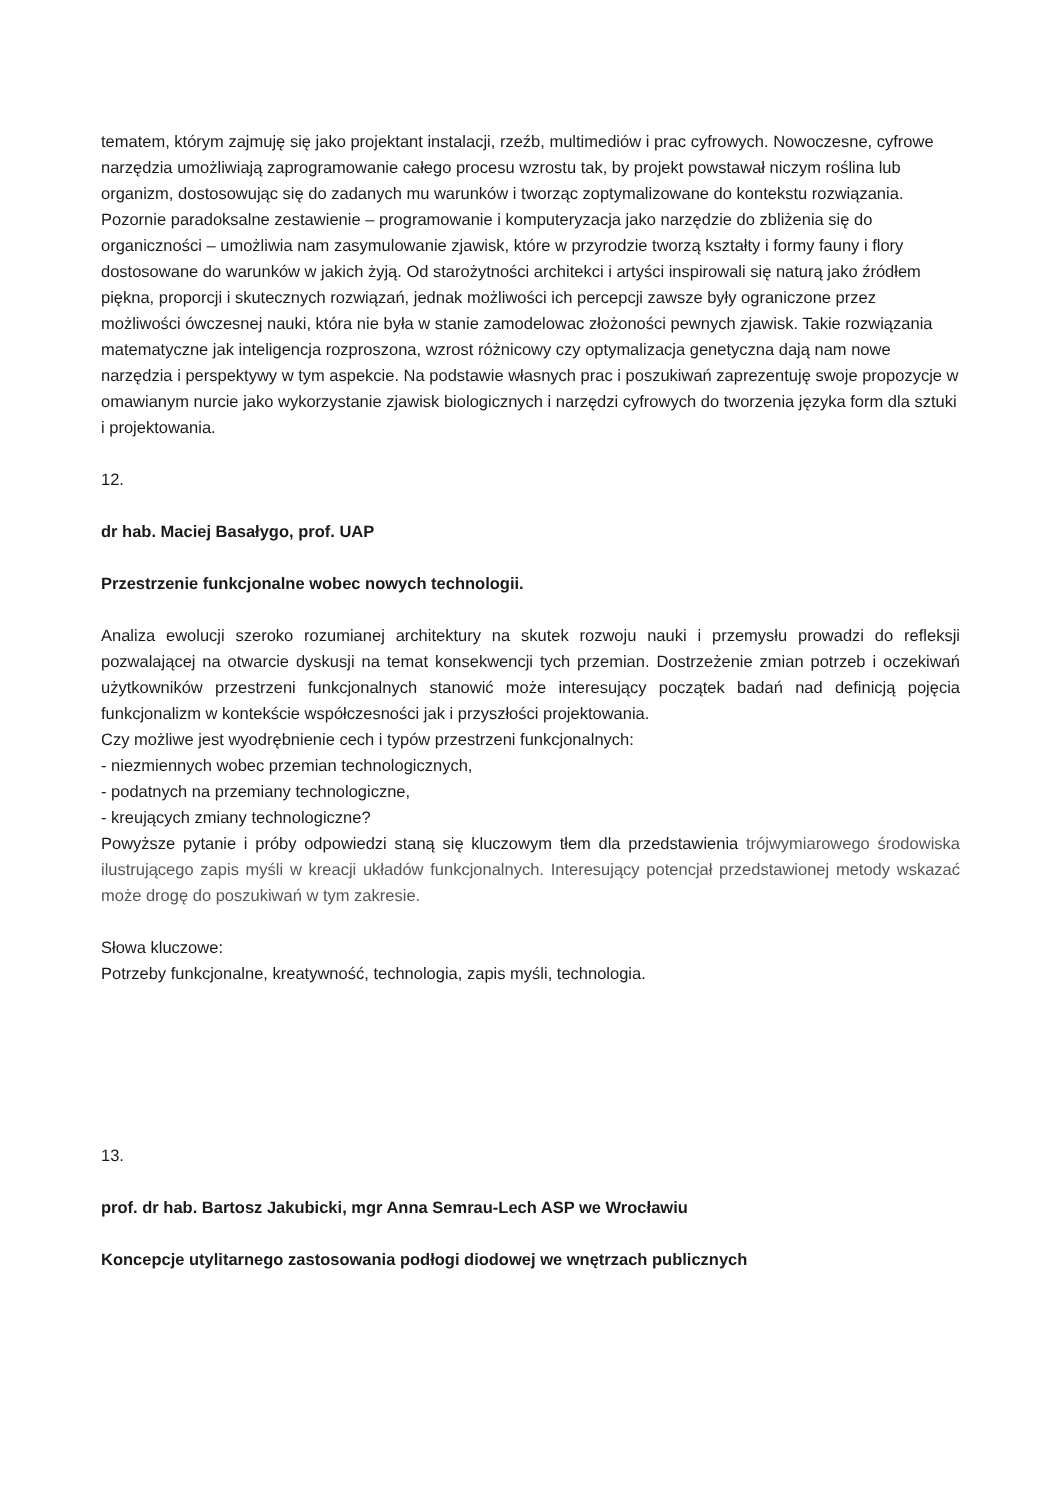tematem, którym zajmuję się jako projektant instalacji, rzeźb, multimediów i prac cyfrowych. Nowoczesne, cyfrowe narzędzia umożliwiają zaprogramowanie całego procesu wzrostu tak, by projekt powstawał niczym roślina lub organizm, dostosowując się do zadanych mu warunków i tworząc zoptymalizowane do kontekstu rozwiązania. Pozornie paradoksalne zestawienie – programowanie i komputeryzacja jako narzędzie do zbliżenia się do organiczności – umożliwia nam zasymulowanie zjawisk, które w przyrodzie tworzą kształty i formy fauny i flory dostosowane do warunków w jakich żyją. Od starożytności architekci i artyści inspirowali się naturą jako źródłem piękna, proporcji i skutecznych rozwiązań, jednak możliwości ich percepcji zawsze były ograniczone przez możliwości ówczesnej nauki, która nie była w stanie zamodelowac złożoności pewnych zjawisk. Takie rozwiązania matematyczne jak inteligencja rozproszona, wzrost różnicowy czy optymalizacja genetyczna dają nam nowe narzędzia i perspektywy w tym aspekcie. Na podstawie własnych prac i poszukiwań zaprezentuję swoje propozycje w omawianym nurcie jako wykorzystanie zjawisk biologicznych i narzędzi cyfrowych do tworzenia języka form dla sztuki i projektowania.
12.
dr hab. Maciej Basałygo, prof. UAP
Przestrzenie funkcjonalne wobec nowych technologii.
Analiza ewolucji szeroko rozumianej architektury na skutek rozwoju nauki i przemysłu prowadzi do refleksji pozwalającej na otwarcie dyskusji na temat konsekwencji tych przemian. Dostrzeżenie zmian potrzeb i oczekiwań użytkowników przestrzeni funkcjonalnych stanowić może interesujący początek badań nad definicją pojęcia funkcjonalizm w kontekście współczesności jak i przyszłości projektowania.
Czy możliwe jest wyodrębnienie cech i typów przestrzeni funkcjonalnych:
- niezmiennych wobec przemian technologicznych,
- podatnych na przemiany technologiczne,
- kreujących zmiany technologiczne?
Powyższe pytanie i próby odpowiedzi staną się kluczowym tłem dla przedstawienia trójwymiarowego środowiska ilustrującego zapis myśli w kreacji układów funkcjonalnych. Interesujący potencjał przedstawionej metody wskazać może drogę do poszukiwań w tym zakresie.
Słowa kluczowe:
Potrzeby funkcjonalne, kreatywność, technologia, zapis myśli, technologia.
13.
prof. dr hab. Bartosz Jakubicki, mgr Anna Semrau-Lech ASP we Wrocławiu
Koncepcje utylitarnego zastosowania podłogi diodowej we wnętrzach publicznych